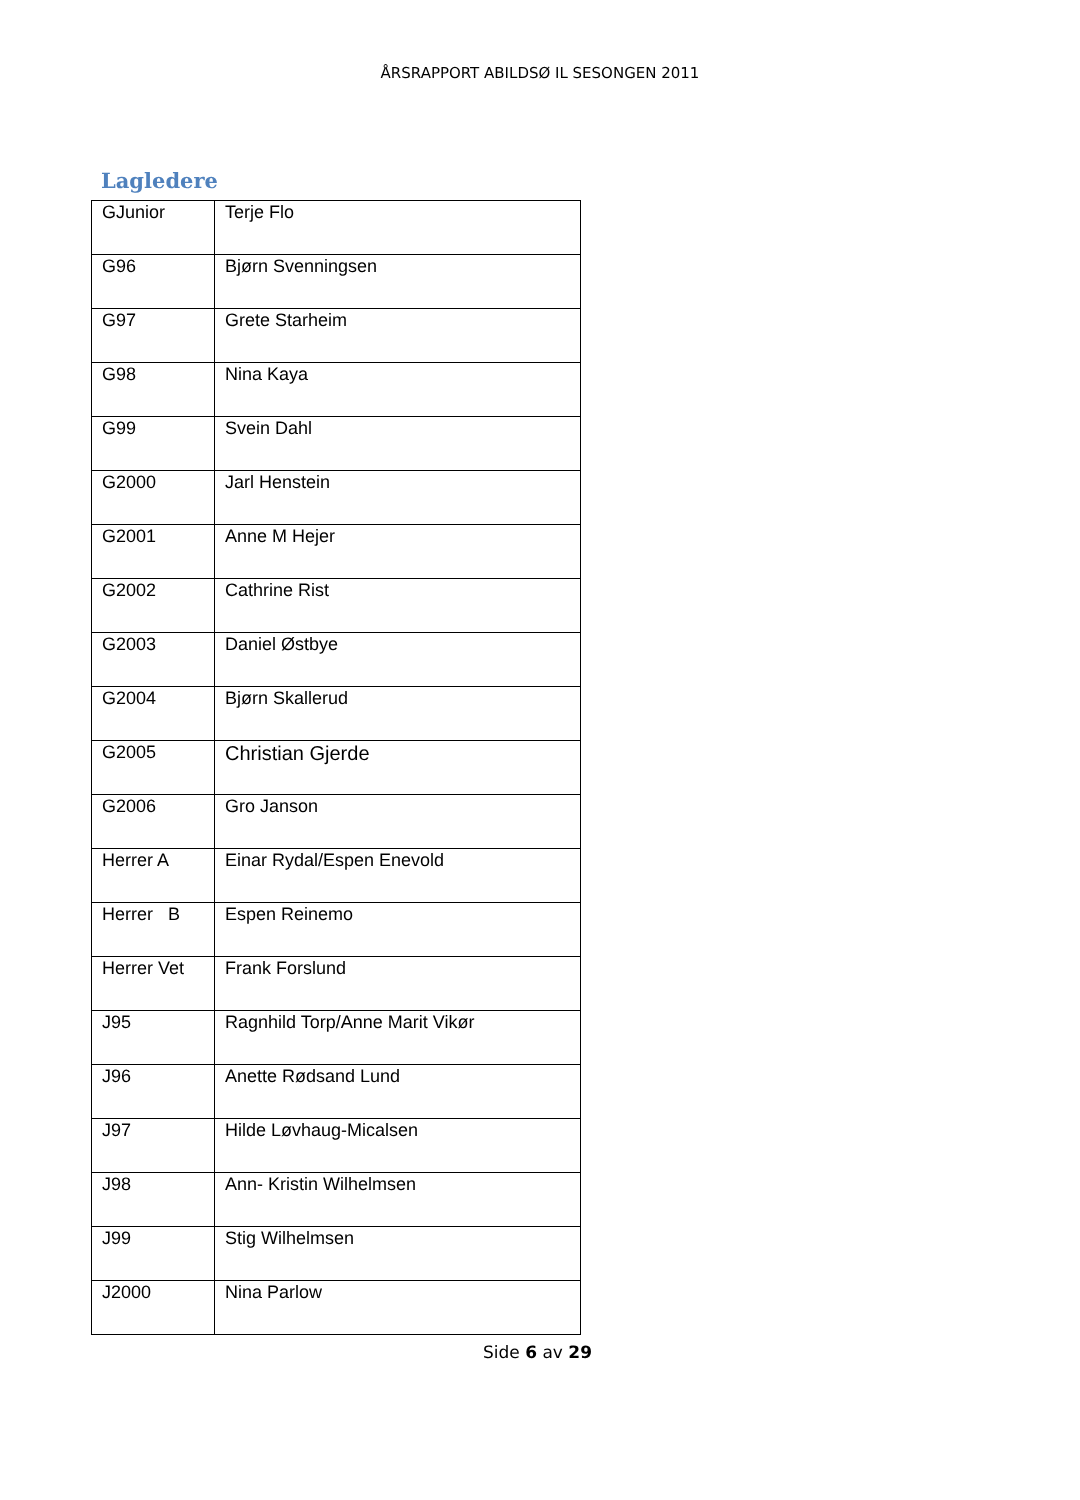ÅRSRAPPORT ABILDSØ IL SESONGEN 2011
Lagledere
| GJunior | Terje Flo |
| G96 | Bjørn Svenningsen |
| G97 | Grete Starheim |
| G98 | Nina Kaya |
| G99 | Svein Dahl |
| G2000 | Jarl Henstein |
| G2001 | Anne M Hejer |
| G2002 | Cathrine Rist |
| G2003 | Daniel Østbye |
| G2004 | Bjørn Skallerud |
| G2005 | Christian Gjerde |
| G2006 | Gro Janson |
| Herrer A | Einar Rydal/Espen Enevold |
| Herrer B | Espen Reinemo |
| Herrer Vet | Frank Forslund |
| J95 | Ragnhild Torp/Anne Marit Vikør |
| J96 | Anette Rødsand Lund |
| J97 | Hilde Løvhaug-Micalsen |
| J98 | Ann- Kristin Wilhelmsen |
| J99 | Stig Wilhelmsen |
| J2000 | Nina Parlow |
Side 6 av 29